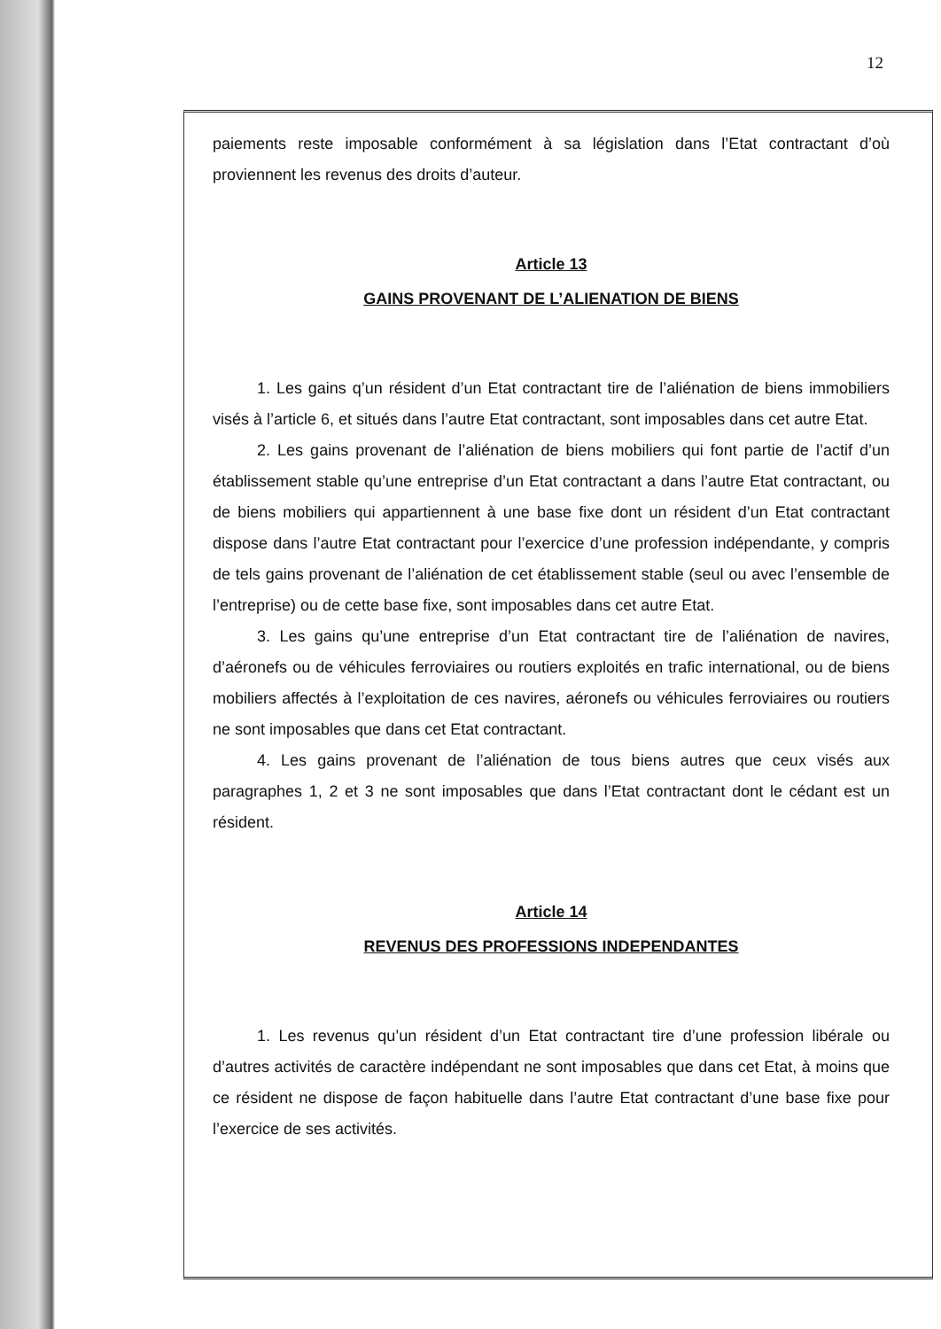12
paiements reste imposable conformément à sa législation dans l’Etat contractant d’où proviennent les revenus des droits d’auteur.
Article 13
GAINS PROVENANT DE L’ALIENATION DE BIENS
1. Les gains q’un résident d’un Etat contractant tire de l’aliénation de biens immobiliers visés à l’article 6, et situés dans l’autre Etat contractant, sont imposables dans cet autre Etat.
2. Les gains provenant de l’aliénation de biens mobiliers qui font partie de l’actif d’un établissement stable qu’une entreprise d’un Etat contractant a dans l’autre Etat contractant, ou de biens mobiliers qui appartiennent à une base fixe dont un résident d’un Etat contractant dispose dans l’autre Etat contractant pour l’exercice d’une profession indépendante, y compris de tels gains provenant de l’aliénation de cet établissement stable (seul ou avec l’ensemble de l’entreprise) ou de cette base fixe, sont imposables dans cet autre Etat.
3. Les gains qu’une entreprise d’un Etat contractant tire de l’aliénation de navires, d’aéronefs ou de véhicules ferroviaires ou routiers exploités en trafic international, ou de biens mobiliers affectés à l’exploitation de ces navires, aéronefs ou véhicules ferroviaires ou routiers ne sont imposables que dans cet Etat contractant.
4. Les gains provenant de l’aliénation de tous biens autres que ceux visés aux paragraphes 1, 2 et 3 ne sont imposables que dans l’Etat contractant dont le cédant est un résident.
Article 14
REVENUS DES PROFESSIONS INDEPENDANTES
1. Les revenus qu’un résident d’un Etat contractant tire d’une profession libérale ou d’autres activités de caractère indépendant ne sont imposables que dans cet Etat, à moins que ce résident ne dispose de façon habituelle dans l’autre Etat contractant d’une base fixe pour l’exercice de ses activités.